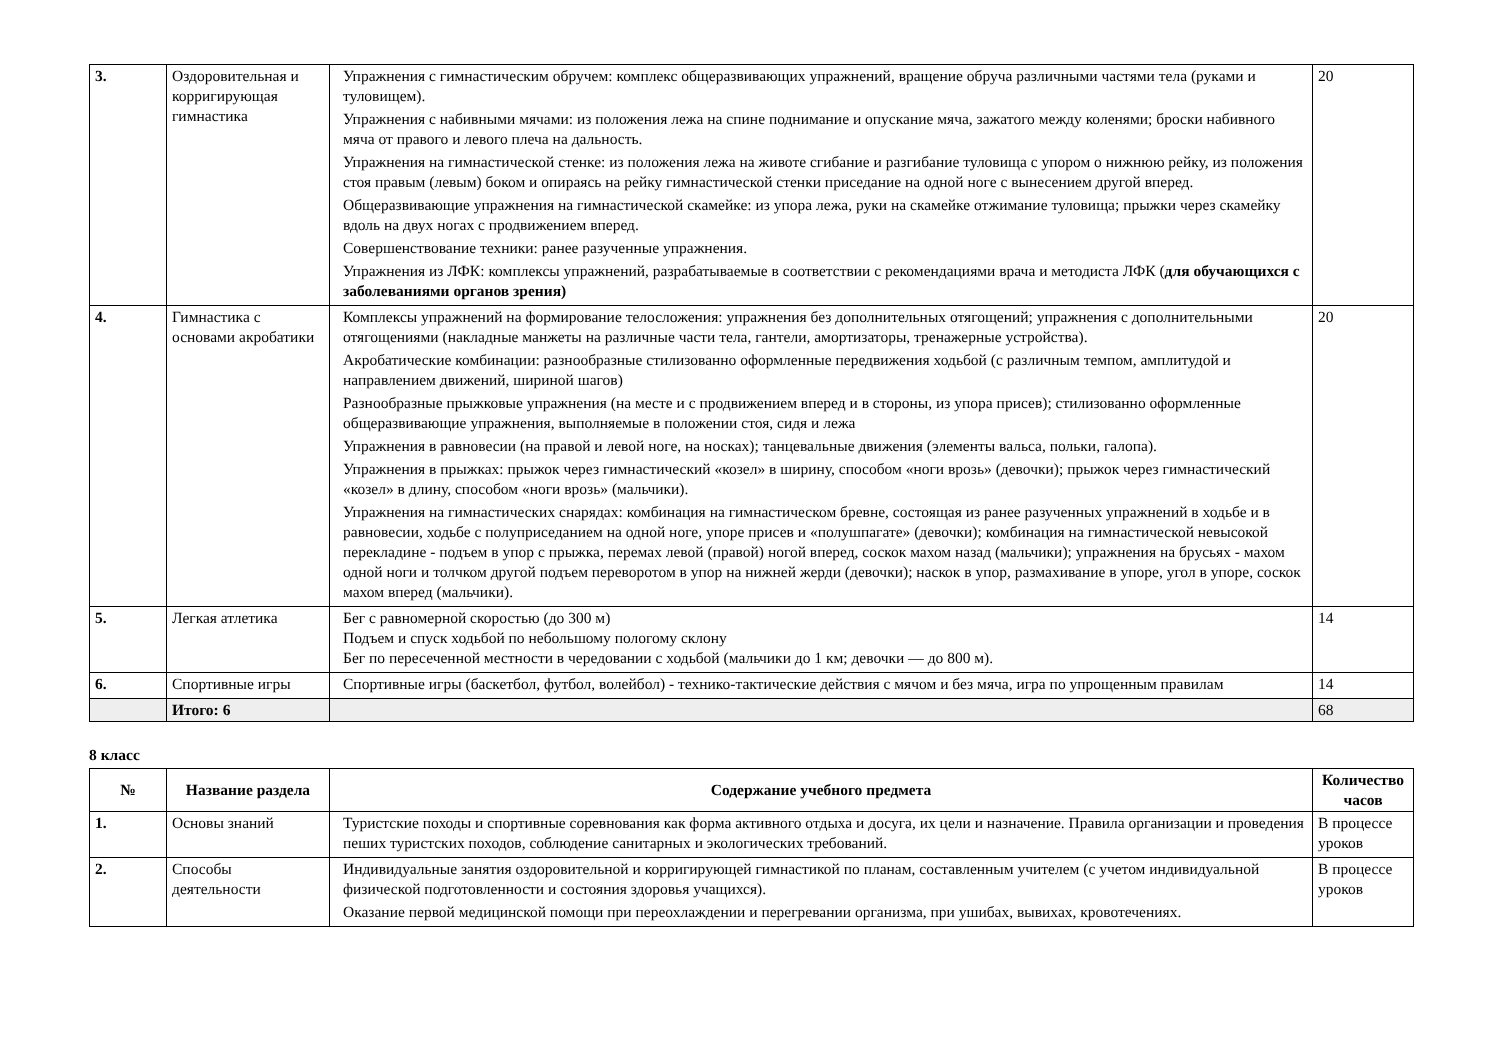| 3. | Оздоровительная и корригирующая гимнастика | Упражнения с гимнастическим обручем: комплекс общеразвивающих упражнений, вращение обруча различными частями тела (руками и туловищем). Упражнения с набивными мячами: из положения лежа на спине поднимание и опускание мяча, зажатого между коленями; броски набивного мяча от правого и левого плеча на дальность. Упражнения на гимнастической стенке: из положения лежа на животе сгибание и разгибание туловища с упором о нижнюю рейку, из положения стоя правым (левым) боком и опираясь на рейку гимнастической стенки приседание на одной ноге с вынесением другой вперед. Общеразвивающие упражнения на гимнастической скамейке: из упора лежа, руки на скамейке отжимание туловища; прыжки через скамейку вдоль на двух ногах с продвижением вперед. Совершенствование техники: ранее разученные упражнения. Упражнения из ЛФК: комплексы упражнений, разрабатываемые в соответствии с рекомендациями врача и методиста ЛФК ( для обучающихся с заболеваниями органов зрения) | 20 |
| 4. | Гимнастика с основами акробатики | Комплексы упражнений на формирование телосложения: упражнения без дополнительных отягощений; упражнения с дополнительными отягощениями (накладные манжеты на различные части тела, гантели, амортизаторы, тренажерные устройства). Акробатические комбинации: разнообразные стилизованно оформленные передвижения ходьбой (с различным темпом, амплитудой и направлением движений, шириной шагов) Разнообразные прыжковые упражнения (на месте и с продвижением вперед и в стороны, из упора присев); стилизованно оформленные общеразвивающие упражнения, выполняемые в положении стоя, сидя и лежа Упражнения в равновесии (на правой и левой ноге, на носках); танцевальные движения (элементы вальса, польки, галопа). Упражнения в прыжках: прыжок через гимнастический «козел» в ширину, способом «ноги врозь» (девочки); прыжок через гимнастический «козел» в длину, способом «ноги врозь» (мальчики). Упражнения на гимнастических снарядах: комбинация на гимнастическом бревне, состоящая из ранее разученных упражнений в ходьбе и в равновесии, ходьбе с полуприседанием на одной ноге, упоре присев и «полушпагате» (девочки); комбинация на гимнастической невысокой перекладине - подъем в упор с прыжка, перемах левой (правой) ногой вперед, соскок махом назад (мальчики); упражнения на брусьях - махом одной ноги и толчком другой подъем переворотом в упор на нижней жерди (девочки); наскок в упор, размахивание в упоре, угол в упоре, соскок махом вперед (мальчики). | 20 |
| 5. | Легкая атлетика | Бег с равномерной скоростью (до 300 м) Подъем и спуск ходьбой по небольшому пологому склону Бег по пересеченной местности в чередовании с ходьбой (мальчики до 1 км; девочки — до 800 м). | 14 |
| 6. | Спортивные игры | Спортивные игры (баскетбол, футбол, волейбол) - технико-тактические действия с мячом и без мяча, игра по упрощенным правилам | 14 |
| | Итого: 6 | | 68 |
8 класс
| № | Название раздела | Содержание учебного предмета | Количество часов |
| --- | --- | --- | --- |
| 1. | Основы знаний | Туристские походы и спортивные соревнования как форма активного отдыха и досуга, их цели и назначение. Правила организации и проведения пеших туристских походов, соблюдение санитарных и экологических требований. | В процессе уроков |
| 2. | Способы деятельности | Индивидуальные занятия оздоровительной и корригирующей гимнастикой по планам, составленным учителем (с учетом индивидуальной физической подготовленности и состояния здоровья учащихся). Оказание первой медицинской помощи при переохлаждении и перегревании организма, при ушибах, вывихах, кровотечениях. | В процессе уроков |